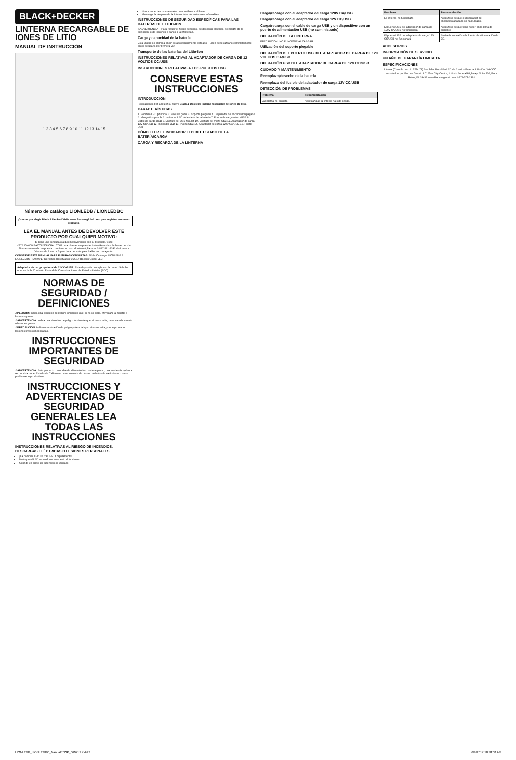BLACK+DECKER
LINTERNA RECARGABLE DE IONES DE LITIO
MANUAL DE INSTRUCCIÓN
1 2 3 4 5 6 7 8 9 10 11 12 13 14 15
Número de catálogo LIONLEDB / LIONLEDBC
¡Gracias por elegir Black & Decker! Visite www.Baccusglobal.com para registrar su nuevo producto.
LEA EL MANUAL ANTES DE DEVOLVER ESTE PRODUCTO POR CUALQUIER MOTIVO:
Si tiene una consulta o algún inconveniente con su producto, visite HTTP://WWW.BACCUSGLOBAL.COM para obtener respuestas instantáneas las 24 horas del día. Si no encuentra la respuesta o no tiene acceso al Internet, llame al 1-877-571-2391 de Lunes a Viernes de 9 a.m. a 5 p.m. hora del este para hablar con un agente.
CONSERVE ESTE MANUAL PARA FUTURAS CONSULTAS. Nº de Catálogo: LIONLEDB / LIONLEDBC RD060717 Derechos Reservados © 2017 Baccus Global LLC
Adaptador de carga opcional de 12V CA/USB: Este dispositivo cumple con la parte 15 de las normas de la Comisión Federal de Comunicaciones de Estados Unidos (FCC).
NORMAS DE SEGURIDAD / DEFINICIONES
⚠PELIGRO: Indica una situación de peligro inminente que, si no se evita, provocará la muerte o lesiones graves.
⚠ADVERTENCIA: Indica una situación de peligro inminente que, si no se evita, provocará la muerte o lesiones graves.
⚠PRECAUCIÓN: Indica una situación de peligro potencial que, si no se evita, puede provocar lesiones leves o moderadas.
INSTRUCCIONES IMPORTANTES DE SEGURIDAD
⚠ADVERTENCIA: Este producto o su cable de alimentación contiene plomo, una sustancia química reconocida por el Estado de California como causante de cáncer, defectos de nacimiento u otros problemas reproductivos.
INSTRUCCIONES Y ADVERTENCIAS DE SEGURIDAD GENERALES LEA TODAS LAS INSTRUCCIONES
INSTRUCCIONES RELATIVAS AL RIESGO DE INCENDIOS, DESCARGAS ELÉCTRICAS O LESIONES PERSONALES
¡La bombilla LED se CALIENTA rápidamente!
No toque el LED en cualquier momento al funcionar.
Cuando un cable de extensión es utilizado:
Nunca conecta con materiales combustibles a el lente.
Mantenga la lámpara de la linterna lejos de materiales inflamables.
INSTRUCCIONES DE SEGURIDAD ESPECÍFICAS PARA LAS BATERÍAS DEL LITIO-ION
⚠ADVERTENCIA – Para reducir el riesgo de fuego, de descarga eléctrica, de peligro de la explosión, o de lesiones o daños a la propiedad.
Carga y capacidad de la batería
Esta unidad se entrega en un estado parcialmente cargado – usted debe cargarlo completamente antes de usarlo por primera vez.
Transporte de las baterías del Litio-Ion
INSTRUCCIONES RELATIVAS AL ADAPTADOR DE CARGA DE 12 VOLTIOS CC/USB
INSTRUCCIONES RELATIVAS A LOS PUERTOS USB
CONSERVE ESTAS INSTRUCCIONES
INTRODUCCIÓN
Felicitaciones por adquirir su nuevo Black & Decker® linterna recargable de iones de litio.
CARACTERÍSTICAS
1. Bombilla LED principal 2. Bisel de goma 3. Soporte plegable 4. Disparador de encendido/apagado 5. Mango tipo pistola 6. Indicador LED del estado de la batería 7. Puerto de carga micro-USB 8. Cable de carga USB 9. Enchufe del USB regular 10. Enchufe del micro-USB 11. Adaptador de carga 12V CC/USB 12. Indicador LED 13. Puerto USB 14. Adaptador de carga 120V CA/USB 15. Puerto USB
CÓMO LEER EL INDICADOR LED DEL ESTADO DE LA BATERÍA/CARGA
CARGA Y RECARGA DE LA LINTERNA
Carga/recarga con el adaptador de carga 120V CA/USB
Carga/recarga con el adaptador de carga 12V CC/USB
Carga/recarga con el cable de carga USB y un dispositivo con un puerto de alimentación USB (no suministrado)
OPERACIÓN DE LA LINTERNA
PRECAUCIÓN: NO FUNCIONE AL CARGAR.
Utilización del soporte plegable
OPERACIÓN DEL PUERTO USB DEL ADAPTADOR DE CARGA DE 120 VOLTIOS CA/USB
OPERACIÓN USB DEL ADAPTADOR DE CARGA DE 12V CC/USB
CUIDADO Y MANTENIMIENTO
Reemplazo/desecho de la batería
Reemplazo del fusible del adaptador de carga 12V CC/USB
DETECCIÓN DE PROBLEMAS
| Problema | Recomendación |
| --- | --- |
| La linterna no cargará | Verificar que la linterna ha sido apaga. |
| Problema | Recomendación |
| --- | --- |
| La linterna no funcionará | Asegúrese de que el disparador de encendido/apagado se ha pulsado. |
| El puerto USB del adaptador de carga de 120V CA/USB no funcionará | Asegúrese de que tiene poder en la toma de corriente. |
| El puerto USB del adaptador de carga 12V CC/USB no funcionará | Revise la conexión a la fuente de alimentación de CC. |
ACCESORIOS
INFORMACIÓN DE SERVICIO
UN AÑO DE GARANTÍA LIMITADA
ESPECIFICACIONES
Linterna (Cumple con UL STD. 73) Bombilla: Bombilla LED de 5 vatios Batería: Litio-ión, 3.6V CC
Importados por Baccus Global LLC, One City Centre, 1 North Federal Highway, Suite 200, Boca Raton, FL 33432 www.Baccusglobal.com 1-877-571-2391
LIONLEDB_LIONLEDBC_ManualENSP_060717.indd 3 6/9/2017 10:38:08 AM